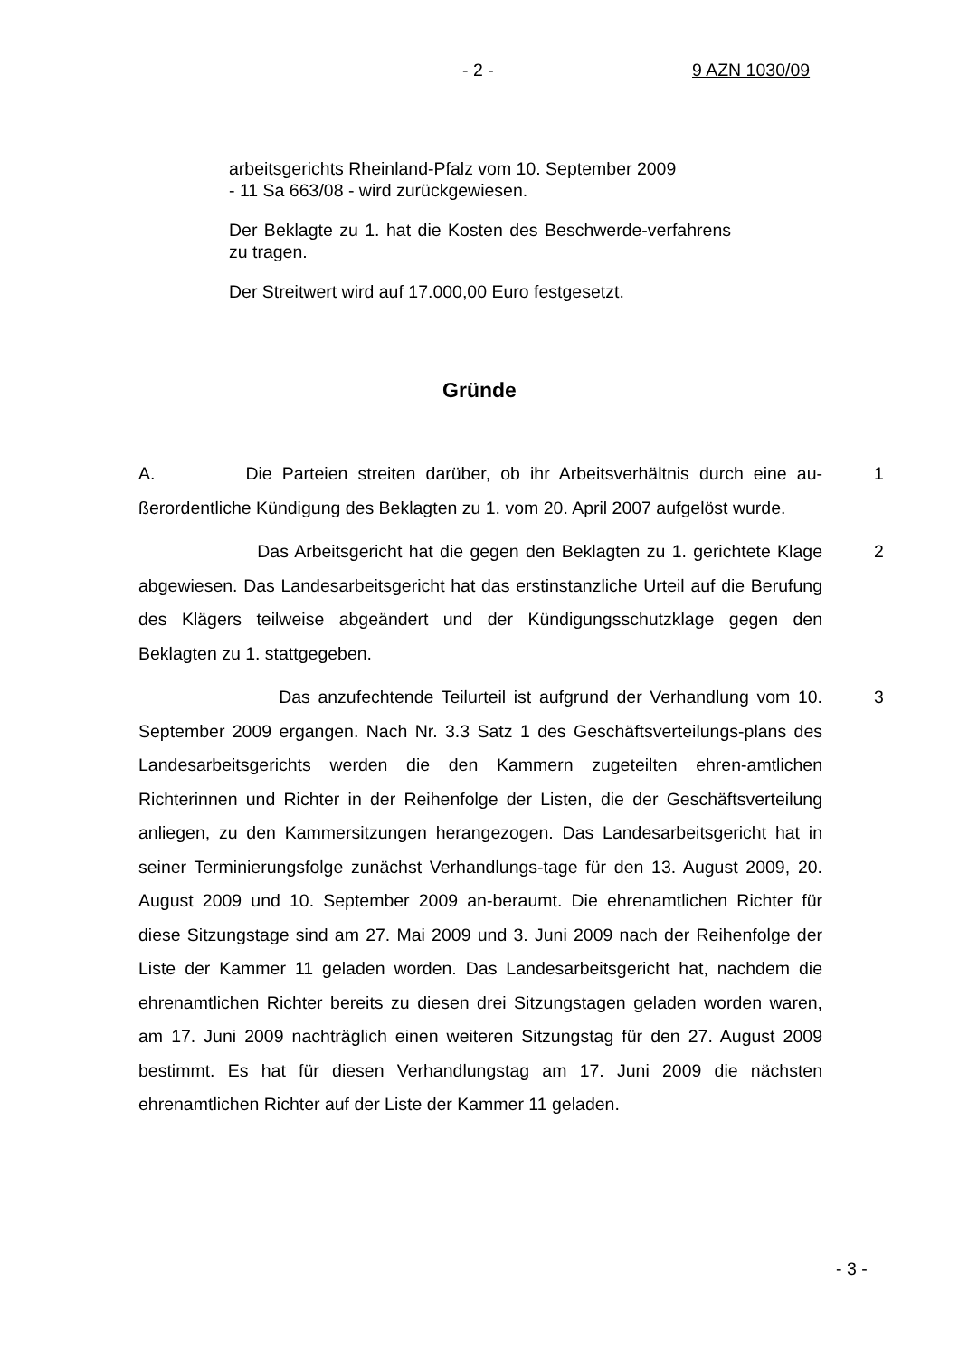- 2 - 9 AZN 1030/09
arbeitsgerichts Rheinland-Pfalz vom 10. September 2009
- 11 Sa 663/08 - wird zurückgewiesen.
Der Beklagte zu 1. hat die Kosten des Beschwerde-verfahrens zu tragen.
Der Streitwert wird auf 17.000,00 Euro festgesetzt.
Gründe
A. Die Parteien streiten darüber, ob ihr Arbeitsverhältnis durch eine au-ßerordentliche Kündigung des Beklagten zu 1. vom 20. April 2007 aufgelöst wurde.
1
Das Arbeitsgericht hat die gegen den Beklagten zu 1. gerichtete Klage abgewiesen. Das Landesarbeitsgericht hat das erstinstanzliche Urteil auf die Berufung des Klägers teilweise abgeändert und der Kündigungsschutzklage gegen den Beklagten zu 1. stattgegeben.
2
Das anzufechtende Teilurteil ist aufgrund der Verhandlung vom 10. September 2009 ergangen. Nach Nr. 3.3 Satz 1 des Geschäftsverteilungs-plans des Landesarbeitsgerichts werden die den Kammern zugeteilten ehren-amtlichen Richterinnen und Richter in der Reihenfolge der Listen, die der Geschäftsverteilung anliegen, zu den Kammersitzungen herangezogen. Das Landesarbeitsgericht hat in seiner Terminierungsfolge zunächst Verhandlungs-tage für den 13. August 2009, 20. August 2009 und 10. September 2009 an-beraumt. Die ehrenamtlichen Richter für diese Sitzungstage sind am 27. Mai 2009 und 3. Juni 2009 nach der Reihenfolge der Liste der Kammer 11 geladen worden. Das Landesarbeitsgericht hat, nachdem die ehrenamtlichen Richter bereits zu diesen drei Sitzungstagen geladen worden waren, am 17. Juni 2009 nachträglich einen weiteren Sitzungstag für den 27. August 2009 bestimmt. Es hat für diesen Verhandlungstag am 17. Juni 2009 die nächsten ehrenamtlichen Richter auf der Liste der Kammer 11 geladen.
3
- 3 -